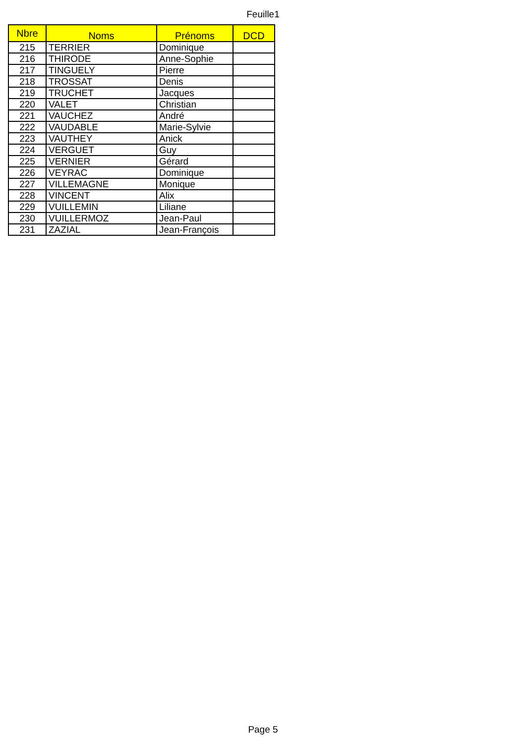Feuille1
| Nbre | Noms | Prénoms | DCD |
| --- | --- | --- | --- |
| 215 | TERRIER | Dominique | |
| 216 | THIRODE | Anne-Sophie | |
| 217 | TINGUELY | Pierre | |
| 218 | TROSSAT | Denis | |
| 219 | TRUCHET | Jacques | |
| 220 | VALET | Christian | |
| 221 | VAUCHEZ | André | |
| 222 | VAUDABLE | Marie-Sylvie | |
| 223 | VAUTHEY | Anick | |
| 224 | VERGUET | Guy | |
| 225 | VERNIER | Gérard | |
| 226 | VEYRAC | Dominique | |
| 227 | VILLEMAGNE | Monique | |
| 228 | VINCENT | Alix | |
| 229 | VUILLEMIN | Liliane | |
| 230 | VUILLERMOZ | Jean-Paul | |
| 231 | ZAZIAL | Jean-François | |
Page 5